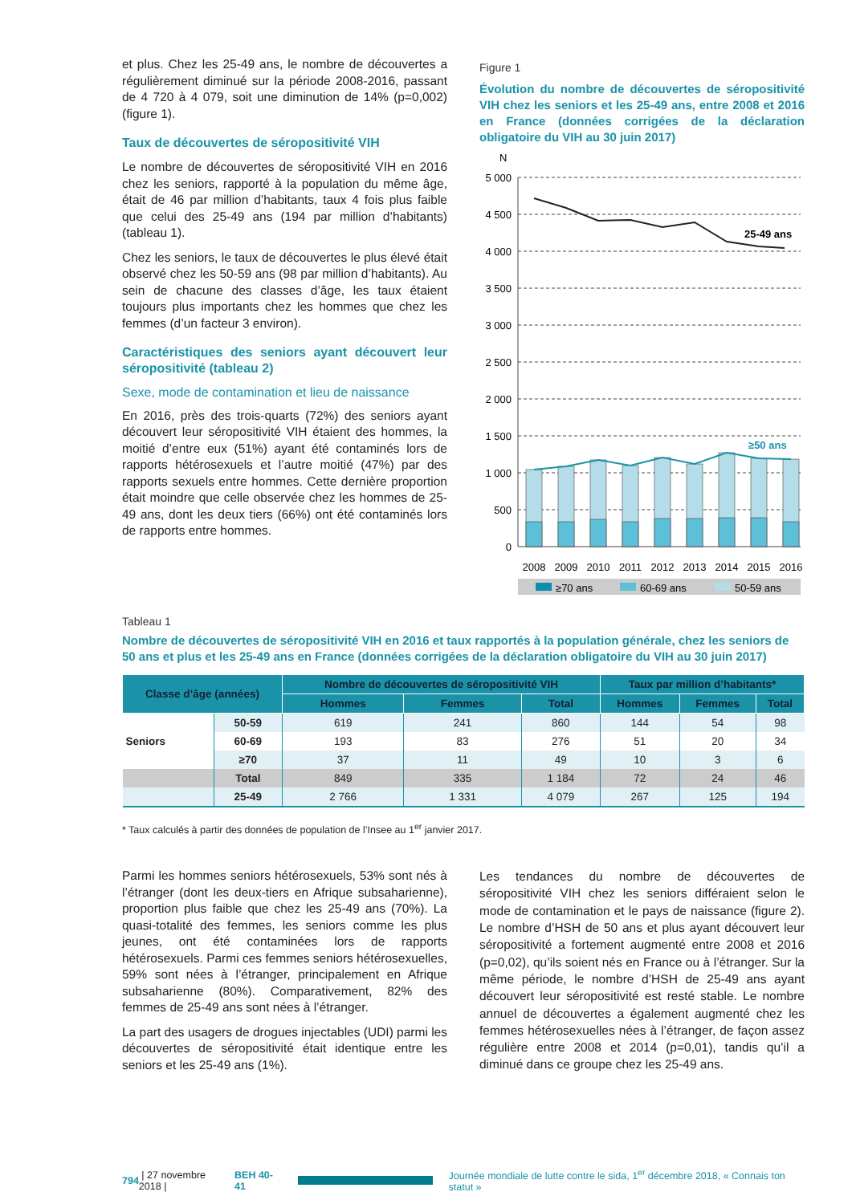et plus. Chez les 25-49 ans, le nombre de découvertes a régulièrement diminué sur la période 2008-2016, passant de 4 720 à 4 079, soit une diminution de 14% (p=0,002) (figure 1).
Taux de découvertes de séropositivité VIH
Le nombre de découvertes de séropositivité VIH en 2016 chez les seniors, rapporté à la population du même âge, était de 46 par million d’habitants, taux 4 fois plus faible que celui des 25-49 ans (194 par million d’habitants) (tableau 1).
Chez les seniors, le taux de découvertes le plus élevé était observé chez les 50-59 ans (98 par million d’habitants). Au sein de chacune des classes d’âge, les taux étaient toujours plus importants chez les hommes que chez les femmes (d’un facteur 3 environ).
Caractéristiques des seniors ayant découvert leur séropositivité (tableau 2)
Sexe, mode de contamination et lieu de naissance
En 2016, près des trois-quarts (72%) des seniors ayant découvert leur séropositivité VIH étaient des hommes, la moitié d’entre eux (51%) ayant été contaminés lors de rapports hétérosexuels et l’autre moitié (47%) par des rapports sexuels entre hommes. Cette dernière proportion était moindre que celle observée chez les hommes de 25-49 ans, dont les deux tiers (66%) ont été contaminés lors de rapports entre hommes.
Figure 1
Évolution du nombre de découvertes de séropositivité VIH chez les seniors et les 25-49 ans, entre 2008 et 2016 en France (données corrigées de la déclaration obligatoire du VIH au 30 juin 2017)
N
5 000
4 500
4 000
3 500
3 000
2 500
2 000
1 500
1 000
500
0
25-49 ans
≥50 ans
2008
2009
2010
2011
2012
2013
2014
2015
2016
≥70 ans
60-69 ans
50-59 ans
Tableau 1
Nombre de découvertes de séropositivité VIH en 2016 et taux rapportés à la population générale, chez les seniors de 50 ans et plus et les 25-49 ans en France (données corrigées de la déclaration obligatoire du VIH au 30 juin 2017)
| Classe d’âge (années) | | Nombre de découvertes de séropositivité VIH | | | Taux par million d’habitants* | | |
| --- | --- | --- | --- | --- | --- | --- | --- |
| | | Hommes | Femmes | Total | Hommes | Femmes | Total |
| Seniors | 50-59 | 619 | 241 | 860 | 144 | 54 | 98 |
| | 60-69 | 193 | 83 | 276 | 51 | 20 | 34 |
| | ≥70 | 37 | 11 | 49 | 10 | 3 | 6 |
| | Total | 849 | 335 | 1 184 | 72 | 24 | 46 |
| | 25-49 | 2 766 | 1 331 | 4 079 | 267 | 125 | 194 |
* Taux calculés à partir des données de population de l’Insee au 1<sup>er</sup> janvier 2017.
Parmi les hommes seniors hétérosexuels, 53% sont nés à l’étranger (dont les deux-tiers en Afrique subsaharienne), proportion plus faible que chez les 25-49 ans (70%). La quasi-totalité des femmes, les seniors comme les plus jeunes, ont été contaminées lors de rapports hétérosexuels. Parmi ces femmes seniors hétérosexuelles, 59% sont nées à l’étranger, principalement en Afrique subsaharienne (80%). Comparativement, 82% des femmes de 25-49 ans sont nées à l’étranger.
La part des usagers de drogues injectables (UDI) parmi les découvertes de séropositivité était identique entre les seniors et les 25-49 ans (1%).
Les tendances du nombre de découvertes de séropositivité VIH chez les seniors différaient selon le mode de contamination et le pays de naissance (figure 2). Le nombre d’HSH de 50 ans et plus ayant découvert leur séropositivité a fortement augmenté entre 2008 et 2016 (p=0,02), qu’ils soient nés en France ou à l’étranger. Sur la même période, le nombre d’HSH de 25-49 ans ayant découvert leur séropositivité est resté stable. Le nombre annuel de découvertes a également augmenté chez les femmes hétérosexuelles nées à l’étranger, de façon assez régulière entre 2008 et 2014 (p=0,01), tandis qu’il a diminué dans ce groupe chez les 25-49 ans.
794 | 27 novembre 2018 | BEH 40-41 Journée mondiale de lutte contre le sida, 1<sup>er</sup> décembre 2018, « Connais ton statut »